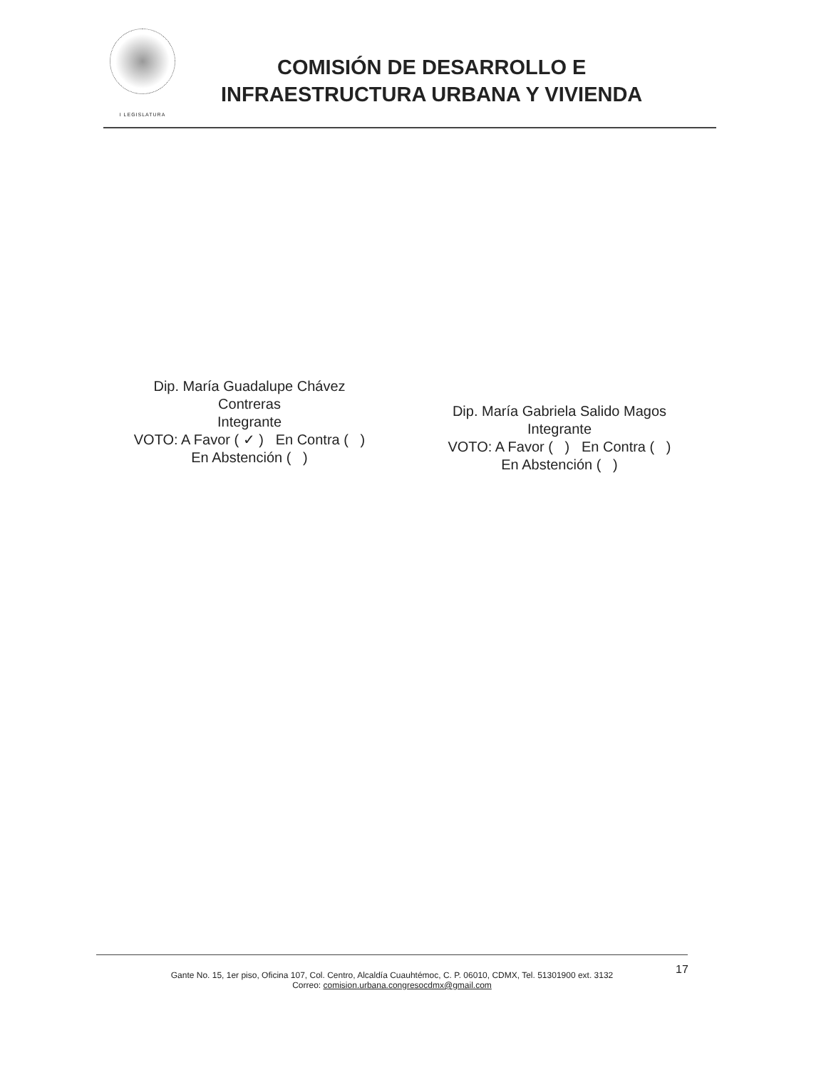I LEGISLATURA
COMISIÓN DE DESARROLLO E
INFRAESTRUCTURA URBANA Y VIVIENDA
Dip. María Guadalupe Chávez
Contreras
Integrante
VOTO: A Favor ( ✓ ) En Contra ( )
En Abstención ( )
Dip. María Gabriela Salido Magos
Integrante
VOTO: A Favor ( ) En Contra ( )
En Abstención ( )
17
Gante No. 15, 1er piso, Oficina 107, Col. Centro, Alcaldía Cuauhtémoc, C. P. 06010, CDMX, Tel. 51301900 ext. 3132
Correo: comision.urbana.congresocdmx@gmail.com